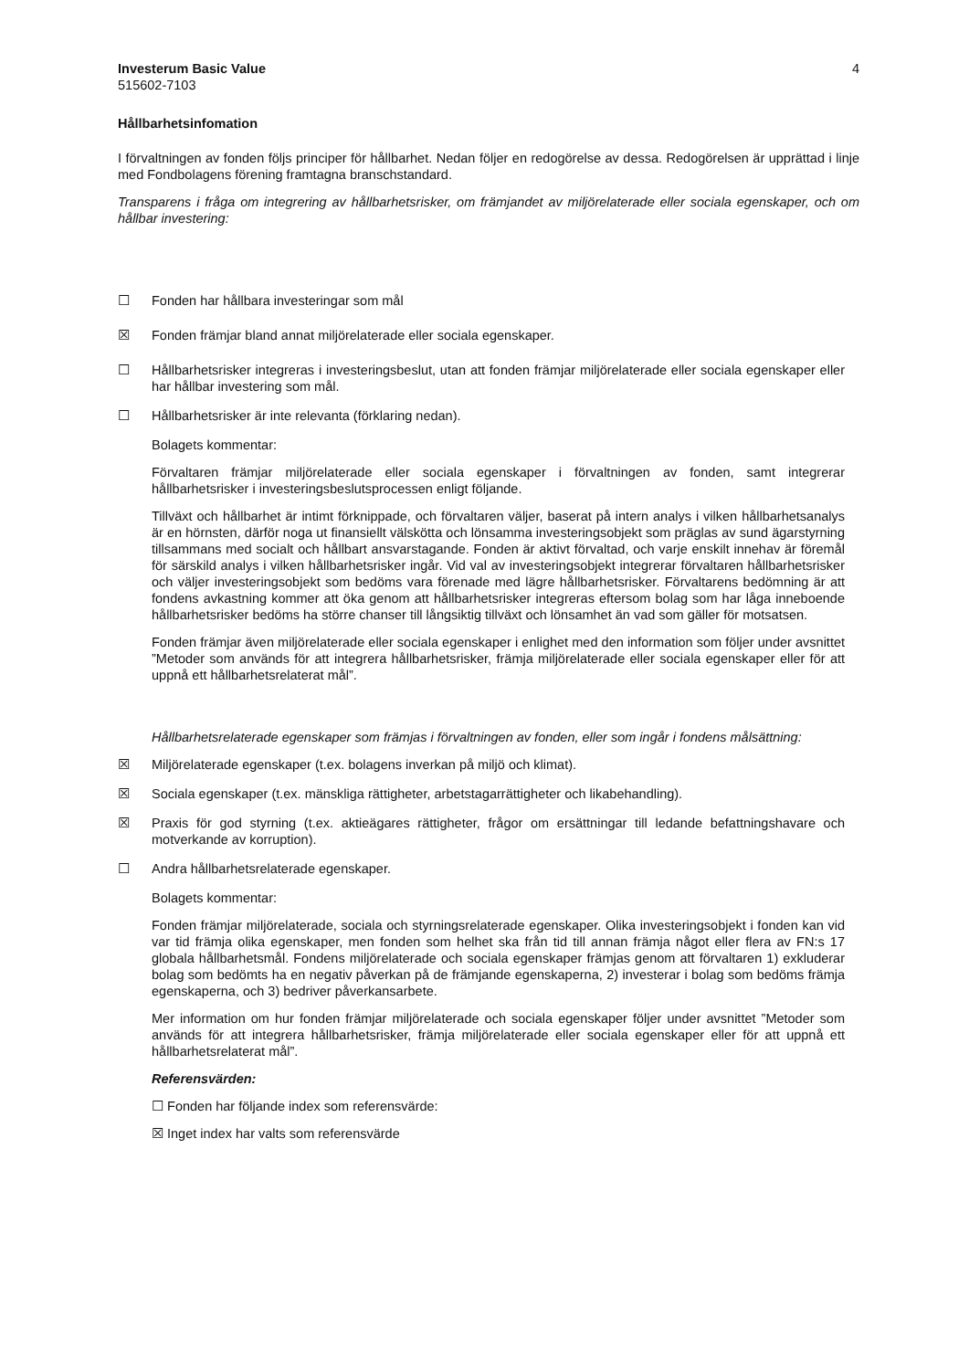Investerum Basic Value 4
515602-7103
Hållbarhetsinfomation
I förvaltningen av fonden följs principer för hållbarhet. Nedan följer en redogörelse av dessa. Redogörelsen är upprättad i linje med Fondbolagens förening framtagna branschstandard.
Transparens i fråga om integrering av hållbarhetsrisker, om främjandet av miljörelaterade eller sociala egenskaper, och om hållbar investering:
☐ Fonden har hållbara investeringar som mål
☒ Fonden främjar bland annat miljörelaterade eller sociala egenskaper.
☐ Hållbarhetsrisker integreras i investeringsbeslut, utan att fonden främjar miljörelaterade eller sociala egenskaper eller har hållbar investering som mål.
☐ Hållbarhetsrisker är inte relevanta (förklaring nedan).
Bolagets kommentar:
Förvaltaren främjar miljörelaterade eller sociala egenskaper i förvaltningen av fonden, samt integrerar hållbarhetsrisker i investeringsbeslutsprocessen enligt följande.
Tillväxt och hållbarhet är intimt förknippade, och förvaltaren väljer, baserat på intern analys i vilken hållbarhetsanalys är en hörnsten, därför noga ut finansiellt välskötta och lönsamma investeringsobjekt som präglas av sund ägarstyrning tillsammans med socialt och hållbart ansvarstagande. Fonden är aktivt förvaltad, och varje enskilt innehav är föremål för särskild analys i vilken hållbarhetsrisker ingår. Vid val av investeringsobjekt integrerar förvaltaren hållbarhetsrisker och väljer investeringsobjekt som bedöms vara förenade med lägre hållbarhetsrisker. Förvaltarens bedömning är att fondens avkastning kommer att öka genom att hållbarhetsrisker integreras eftersom bolag som har låga inneboende hållbarhetsrisker bedöms ha större chanser till långsiktig tillväxt och lönsamhet än vad som gäller för motsatsen.
Fonden främjar även miljörelaterade eller sociala egenskaper i enlighet med den information som följer under avsnittet ”Metoder som används för att integrera hållbarhetsrisker, främja miljörelaterade eller sociala egenskaper eller för att uppnå ett hållbarhetsrelaterat mål”.
Hållbarhetsrelaterade egenskaper som främjas i förvaltningen av fonden, eller som ingår i fondens målsättning:
☒ Miljörelaterade egenskaper (t.ex. bolagens inverkan på miljö och klimat).
☒ Sociala egenskaper (t.ex. mänskliga rättigheter, arbetstagarrättigheter och likabehandling).
☒ Praxis för god styrning (t.ex. aktieägares rättigheter, frågor om ersättningar till ledande befattningshavare och motverkande av korruption).
☐ Andra hållbarhetsrelaterade egenskaper.
Bolagets kommentar:
Fonden främjar miljörelaterade, sociala och styrningsrelaterade egenskaper. Olika investeringsobjekt i fonden kan vid var tid främja olika egenskaper, men fonden som helhet ska från tid till annan främja något eller flera av FN:s 17 globala hållbarhetsmål. Fondens miljörelaterade och sociala egenskaper främjas genom att förvaltaren 1) exkluderar bolag som bedömts ha en negativ påverkan på de främjande egenskaperna, 2) investerar i bolag som bedöms främja egenskaperna, och 3) bedriver påverkansarbete.
Mer information om hur fonden främjar miljörelaterade och sociala egenskaper följer under avsnittet ”Metoder som används för att integrera hållbarhetsrisker, främja miljörelaterade eller sociala egenskaper eller för att uppnå ett hållbarhetsrelaterat mål”.
Referensvärden:
☐ Fonden har följande index som referensvärde:
☒ Inget index har valts som referensvärde